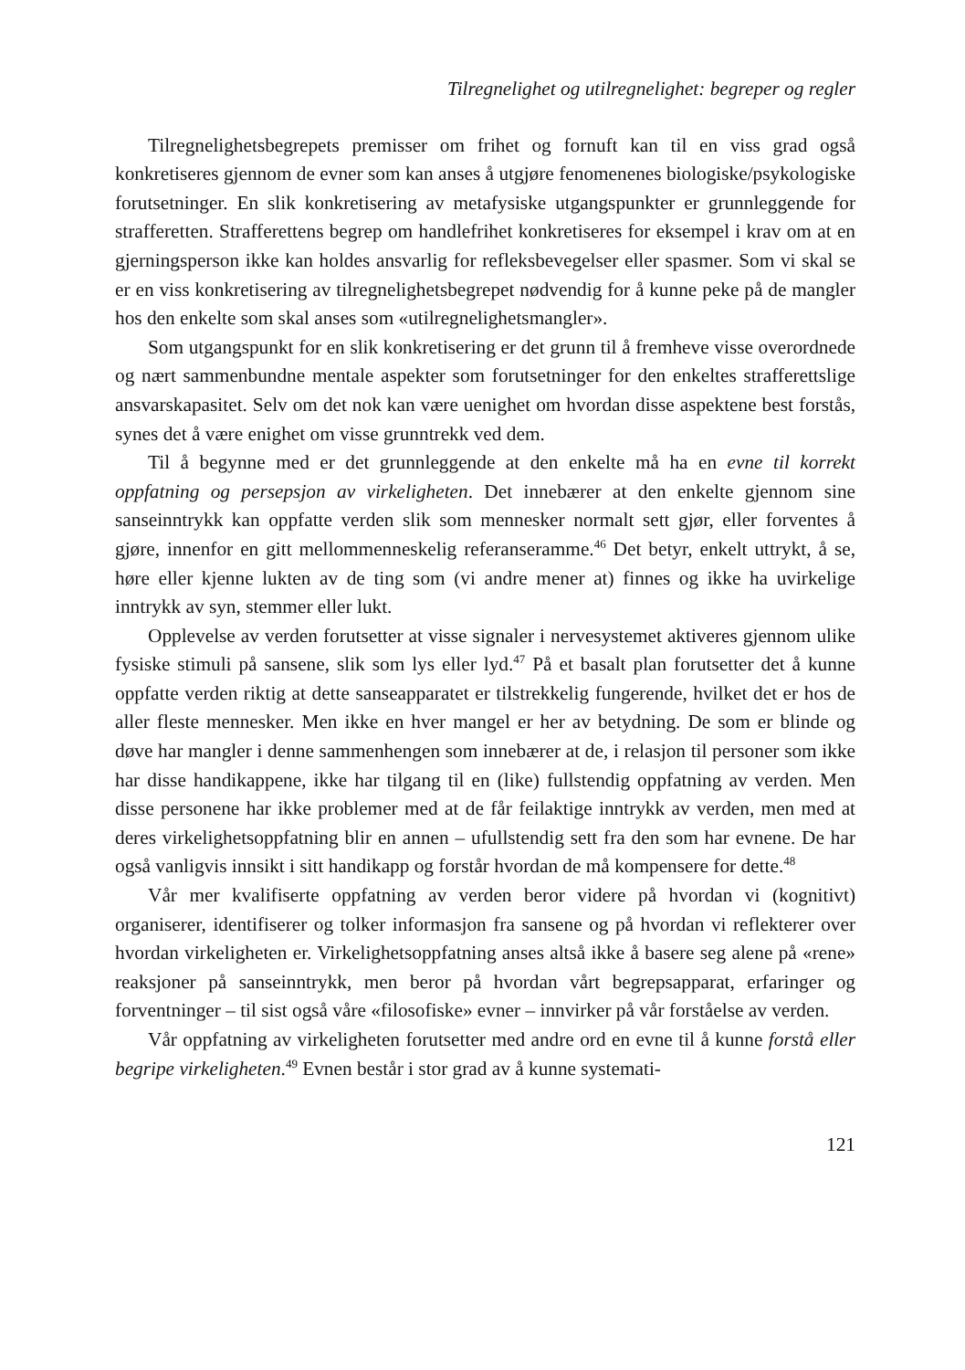Tilregnelighet og utilregnelighet: begreper og regler
Tilregnelighetsbegrepets premisser om frihet og fornuft kan til en viss grad også konkretiseres gjennom de evner som kan anses å utgjøre fenomenenes bio­logiske/psykologiske forutsetninger. En slik konkretisering av metafysiske ut­gangspunkter er grunnleggende for strafferetten. Strafferettens begrep om handle­frihet konkretiseres for eksempel i krav om at en gjerningsperson ikke kan holdes ansvarlig for refleksbevegelser eller spasmer. Som vi skal se er en viss konkreti­sering av tilregnelighetsbegrepet nødvendig for å kunne peke på de mangler hos den enkelte som skal anses som «utilregnelighetsmangler».
Som utgangspunkt for en slik konkretisering er det grunn til å fremheve visse overordnede og nært sammenbundne mentale aspekter som forutsetninger for den enkeltes strafferettslige ansvarskapasitet. Selv om det nok kan være uenighet om hvordan disse aspektene best forstås, synes det å være enighet om visse grunntrekk ved dem.
Til å begynne med er det grunnleggende at den enkelte må ha en evne til kor­rekt oppfatning og persepsjon av virkeligheten. Det innebærer at den enkelte gjennom sine sanseinntrykk kan oppfatte verden slik som mennesker normalt sett gjør, eller forventes å gjøre, innenfor en gitt mellommenneskelig referanseram­me.<sup>46</sup> Det betyr, enkelt uttrykt, å se, høre eller kjenne lukten av de ting som (vi andre mener at) finnes og ikke ha uvirkelige inntrykk av syn, stemmer eller lukt.
Opplevelse av verden forutsetter at visse signaler i nervesystemet aktiveres gjennom ulike fysiske stimuli på sansene, slik som lys eller lyd.<sup>47</sup> På et basalt plan forutsetter det å kunne oppfatte verden riktig at dette sanseapparatet er til­strekkelig fungerende, hvilket det er hos de aller fleste mennesker. Men ikke en hver mangel er her av betydning. De som er blinde og døve har mangler i denne sammenhengen som innebærer at de, i relasjon til personer som ikke har disse handikappene, ikke har tilgang til en (like) fullstendig oppfatning av verden. Men disse personene har ikke problemer med at de får feilaktige inntrykk av verden, men med at deres virkelighetsoppfatning blir en annen – ufullstendig sett fra den som har evnene. De har også vanligvis innsikt i sitt handikapp og forstår hvordan de må kompensere for dette.<sup>48</sup>
Vår mer kvalifiserte oppfatning av verden beror videre på hvordan vi (kogni­tivt) organiserer, identifiserer og tolker informasjon fra sansene og på hvordan vi reflekterer over hvordan virkeligheten er. Virkelighetsoppfatning anses altså ikke å basere seg alene på «rene» reaksjoner på sanseinntrykk, men beror på hvordan vårt begrepsapparat, erfaringer og forventninger – til sist også våre «filosofiske» evner – innvirker på vår forståelse av verden.
Vår oppfatning av virkeligheten forutsetter med andre ord en evne til å kunne forstå eller begripe virkeligheten.<sup>49</sup> Evnen består i stor grad av å kunne systemati-
121